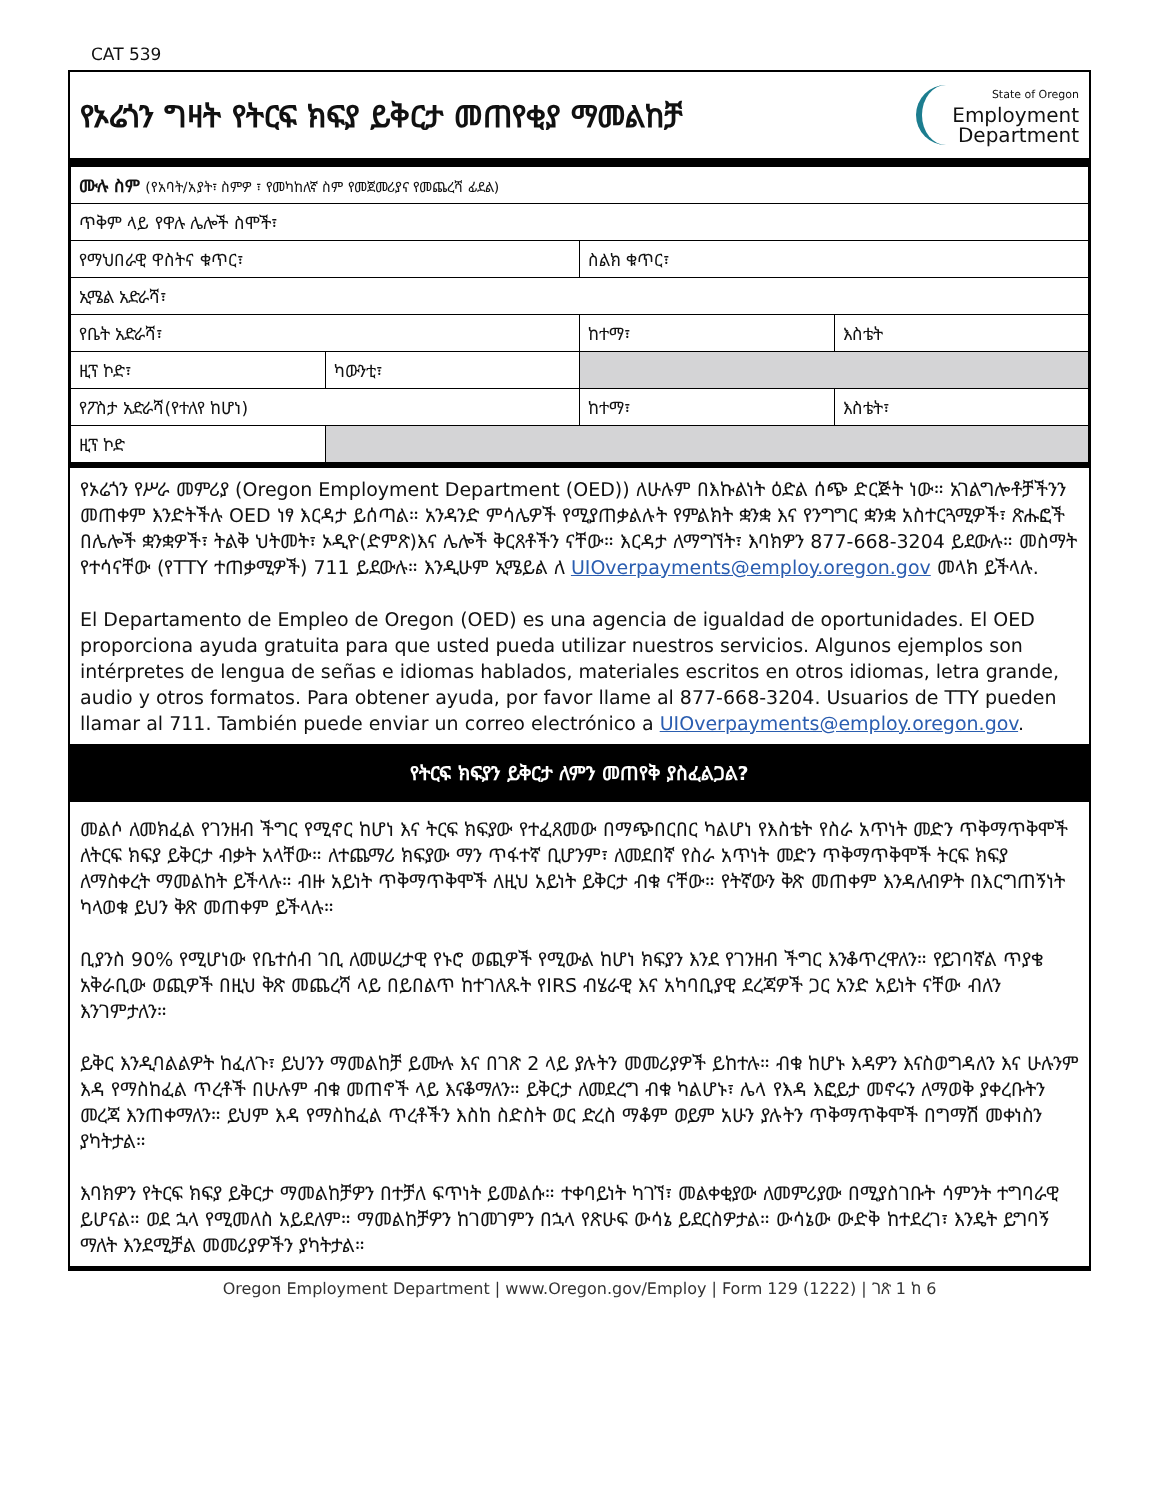CAT 539
የኦሬጎን ግዛት የትርፍ ክፍያ ይቅርታ መጠየቂያ ማመልከቻ
State of Oregon
Employment
Department
| ሙሉ ስም (የአባት/አያት፣ ስምዎ ፣ የመካከለኛ ስም የመጀመሪያና የመጨረሻ ፊደል) | | | |
| ጥቅም ላይ የዋሉ ሌሎች ስሞች፣ | | | |
| የማህበራዊ ዋስትና ቁጥር፣ | | ስልክ ቁጥር፣ | |
| ኢሜል አድራሻ፣ | | | |
| የቤት አድራሻ፣ | | ከተማ፣ | እስቴት |
| ዚፕ ኮድ፣ | ካውንቲ፣ | | |
| የፖስታ አድራሻ(የተለየ ከሆነ) | | ከተማ፣ | እስቴት፣ |
| ዚፕ ኮድ | | | |
የኦሬጎን የሥራ መምሪያ (Oregon Employment Department (OED)) ለሁሉም በእኩልነት ዕድል ሰጭ ድርጅት ነው። አገልግሎቶቻችንን መጠቀም እንድትችሉ OED ነፃ እርዳታ ይሰጣል። አንዳንድ ምሳሌዎች የሚያጠቃልሉት የምልክት ቋንቋ እና የንግግር ቋንቋ አስተርጓሚዎች፣ ጽሑፎች በሌሎች ቋንቋዎች፣ ትልቅ ህትመት፣ ኦዲዮ(ድምጽ)እና ሌሎች ቅርጸቶችን ናቸው። እርዳታ ለማግኘት፣ እባክዎን 877-668-3204 ይደውሉ። መስማት የተሳናቸው (የTTY ተጠቃሚዎች) 711 ይደውሉ። እንዲሁም ኢሜይል ለ UIOverpayments@employ.oregon.gov መላክ ይችላሉ.
El Departamento de Empleo de Oregon (OED) es una agencia de igualdad de oportunidades. El OED proporciona ayuda gratuita para que usted pueda utilizar nuestros servicios. Algunos ejemplos son intérpretes de lengua de señas e idiomas hablados, materiales escritos en otros idiomas, letra grande, audio y otros formatos. Para obtener ayuda, por favor llame al 877-668-3204. Usuarios de TTY pueden llamar al 711. También puede enviar un correo electrónico a UIOverpayments@employ.oregon.gov.
የትርፍ ክፍያን ይቅርታ ለምን መጠየቅ ያስፈልጋል?
መልሶ ለመክፈል የገንዘብ ችግር የሚኖር ከሆነ እና ትርፍ ክፍያው የተፈጸመው በማጭበርበር ካልሆነ የእስቴት የስራ አጥነት መድን ጥቅማጥቅሞች ለትርፍ ክፍያ ይቅርታ ብቃት አላቸው። ለተጨማሪ ክፍያው ማን ጥፋተኛ ቢሆንም፣ ለመደበኛ የስራ አጥነት መድን ጥቅማጥቅሞች ትርፍ ክፍያ ለማስቀረት ማመልከት ይችላሉ። ብዙ አይነት ጥቅማጥቅሞች ለዚህ አይነት ይቅርታ ብቁ ናቸው። የትኛውን ቅጽ መጠቀም እንዳለብዎት በእርግጠኝነት ካላወቁ ይህን ቅጽ መጠቀም ይችላሉ።
ቢያንስ 90% የሚሆነው የቤተሰብ ገቢ ለመሠረታዊ የኑሮ ወጪዎች የሚውል ከሆነ ክፍያን እንደ የገንዘብ ችግር እንቆጥረዋለን። የይገባኛል ጥያቄ አቅራቢው ወጪዎች በዚህ ቅጽ መጨረሻ ላይ በይበልጥ ከተገለጹት የIRS ብሄራዊ እና አካባቢያዊ ደረጃዎች ጋር አንድ አይነት ናቸው ብለን እንገምታለን።
ይቅር እንዲባልልዎት ከፈለጉ፣ ይህንን ማመልከቻ ይሙሉ እና በገጽ 2 ላይ ያሉትን መመሪያዎች ይከተሉ። ብቁ ከሆኑ እዳዎን እናስወግዳለን እና ሁሉንም እዳ የማስከፈል ጥረቶች በሁሉም ብቁ መጠኖች ላይ እናቆማለን። ይቅርታ ለመደረግ ብቁ ካልሆኑ፣ ሌላ የእዳ እፎይታ መኖሩን ለማወቅ ያቀረቡትን መረጃ እንጠቀማለን። ይህም እዳ የማስከፈል ጥረቶችን እስከ ስድስት ወር ድረስ ማቆም ወይም አሁን ያሉትን ጥቅማጥቅሞች በግማሽ መቀነስን ያካትታል።
እባክዎን የትርፍ ክፍያ ይቅርታ ማመልከቻዎን በተቻለ ፍጥነት ይመልሱ። ተቀባይነት ካገኘ፣ መልቀቂያው ለመምሪያው በሚያስገቡት ሳምንት ተግባራዊ ይሆናል። ወደ ኋላ የሚመለስ አይደለም። ማመልከቻዎን ከገመገምን በኋላ የጽሁፍ ውሳኔ ይደርስዎታል። ውሳኔው ውድቅ ከተደረገ፣ እንዴት ይግባኝ ማለት እንደሚቻል መመሪያዎችን ያካትታል።
Oregon Employment Department | www.Oregon.gov/Employ | Form 129 (1222) | ገጽ 1 ከ 6